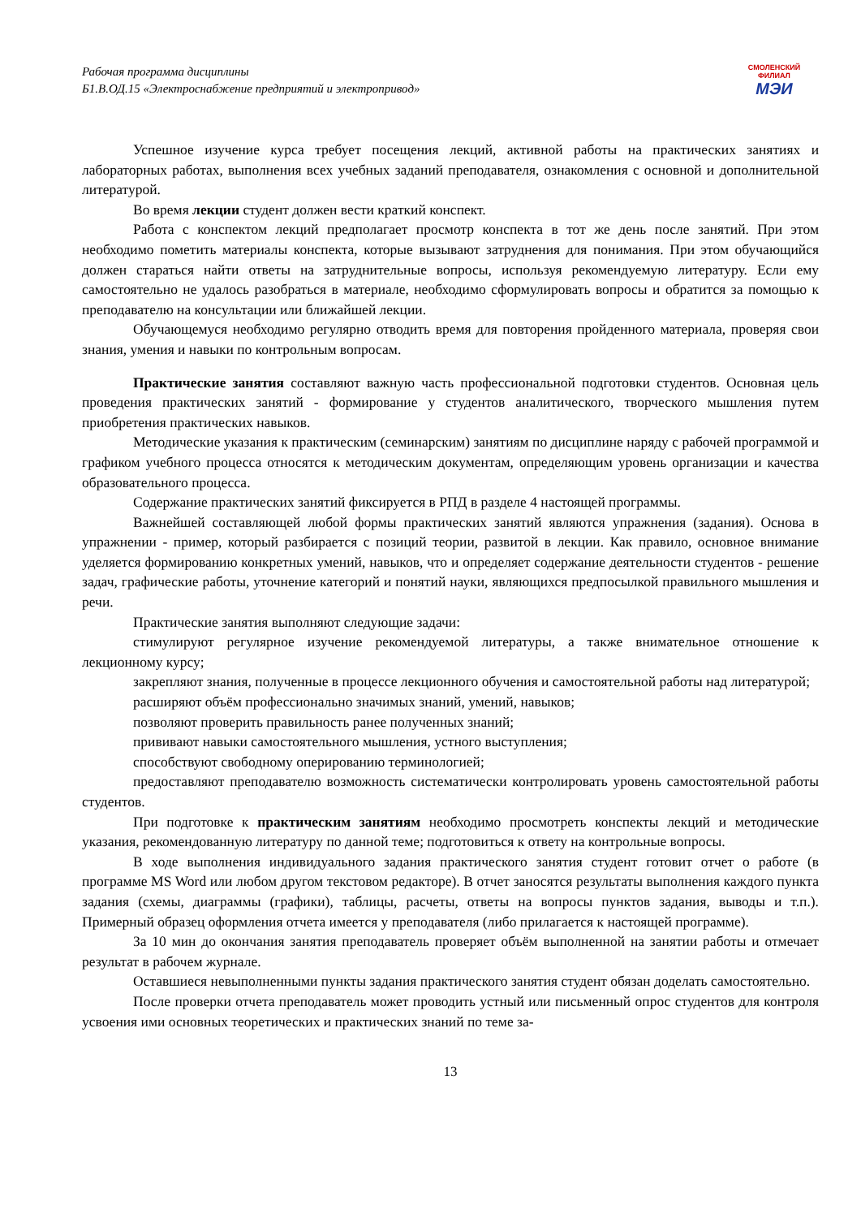Рабочая программа дисциплины
Б1.В.ОД.15 «Электроснабжение предприятий и электропривод»
СМОЛЕНСКИЙ
ФИЛИАЛ
МЭИ
Успешное изучение курса требует посещения лекций, активной работы на практических занятиях и лабораторных работах, выполнения всех учебных заданий преподавателя, ознакомления с основной и дополнительной литературой.
Во время лекции студент должен вести краткий конспект.
Работа с конспектом лекций предполагает просмотр конспекта в тот же день после занятий. При этом необходимо пометить материалы конспекта, которые вызывают затруднения для понимания. При этом обучающийся должен стараться найти ответы на затруднительные вопросы, используя рекомендуемую литературу. Если ему самостоятельно не удалось разобраться в материале, необходимо сформулировать вопросы и обратится за помощью к преподавателю на консультации или ближайшей лекции.
Обучающемуся необходимо регулярно отводить время для повторения пройденного материала, проверяя свои знания, умения и навыки по контрольным вопросам.
Практические занятия составляют важную часть профессиональной подготовки студентов. Основная цель проведения практических занятий - формирование у студентов аналитического, творческого мышления путем приобретения практических навыков.
Методические указания к практическим (семинарским) занятиям по дисциплине наряду с рабочей программой и графиком учебного процесса относятся к методическим документам, определяющим уровень организации и качества образовательного процесса.
Содержание практических занятий фиксируется в РПД в разделе 4 настоящей программы.
Важнейшей составляющей любой формы практических занятий являются упражнения (задания). Основа в упражнении - пример, который разбирается с позиций теории, развитой в лекции. Как правило, основное внимание уделяется формированию конкретных умений, навыков, что и определяет содержание деятельности студентов - решение задач, графические работы, уточнение категорий и понятий науки, являющихся предпосылкой правильного мышления и речи.
Практические занятия выполняют следующие задачи:
стимулируют регулярное изучение рекомендуемой литературы, а также внимательное отношение к лекционному курсу;
закрепляют знания, полученные в процессе лекционного обучения и самостоятельной работы над литературой;
расширяют объём профессионально значимых знаний, умений, навыков;
позволяют проверить правильность ранее полученных знаний;
прививают навыки самостоятельного мышления, устного выступления;
способствуют свободному оперированию терминологией;
предоставляют преподавателю возможность систематически контролировать уровень самостоятельной работы студентов.
При подготовке к практическим занятиям необходимо просмотреть конспекты лекций и методические указания, рекомендованную литературу по данной теме; подготовиться к ответу на контрольные вопросы.
В ходе выполнения индивидуального задания практического занятия студент готовит отчет о работе (в программе MS Word или любом другом текстовом редакторе). В отчет заносятся результаты выполнения каждого пункта задания (схемы, диаграммы (графики), таблицы, расчеты, ответы на вопросы пунктов задания, выводы и т.п.). Примерный образец оформления отчета имеется у преподавателя (либо прилагается к настоящей программе).
За 10 мин до окончания занятия преподаватель проверяет объём выполненной на занятии работы и отмечает результат в рабочем журнале.
Оставшиеся невыполненными пункты задания практического занятия студент обязан доделать самостоятельно.
После проверки отчета преподаватель может проводить устный или письменный опрос студентов для контроля усвоения ими основных теоретических и практических знаний по теме за-
13